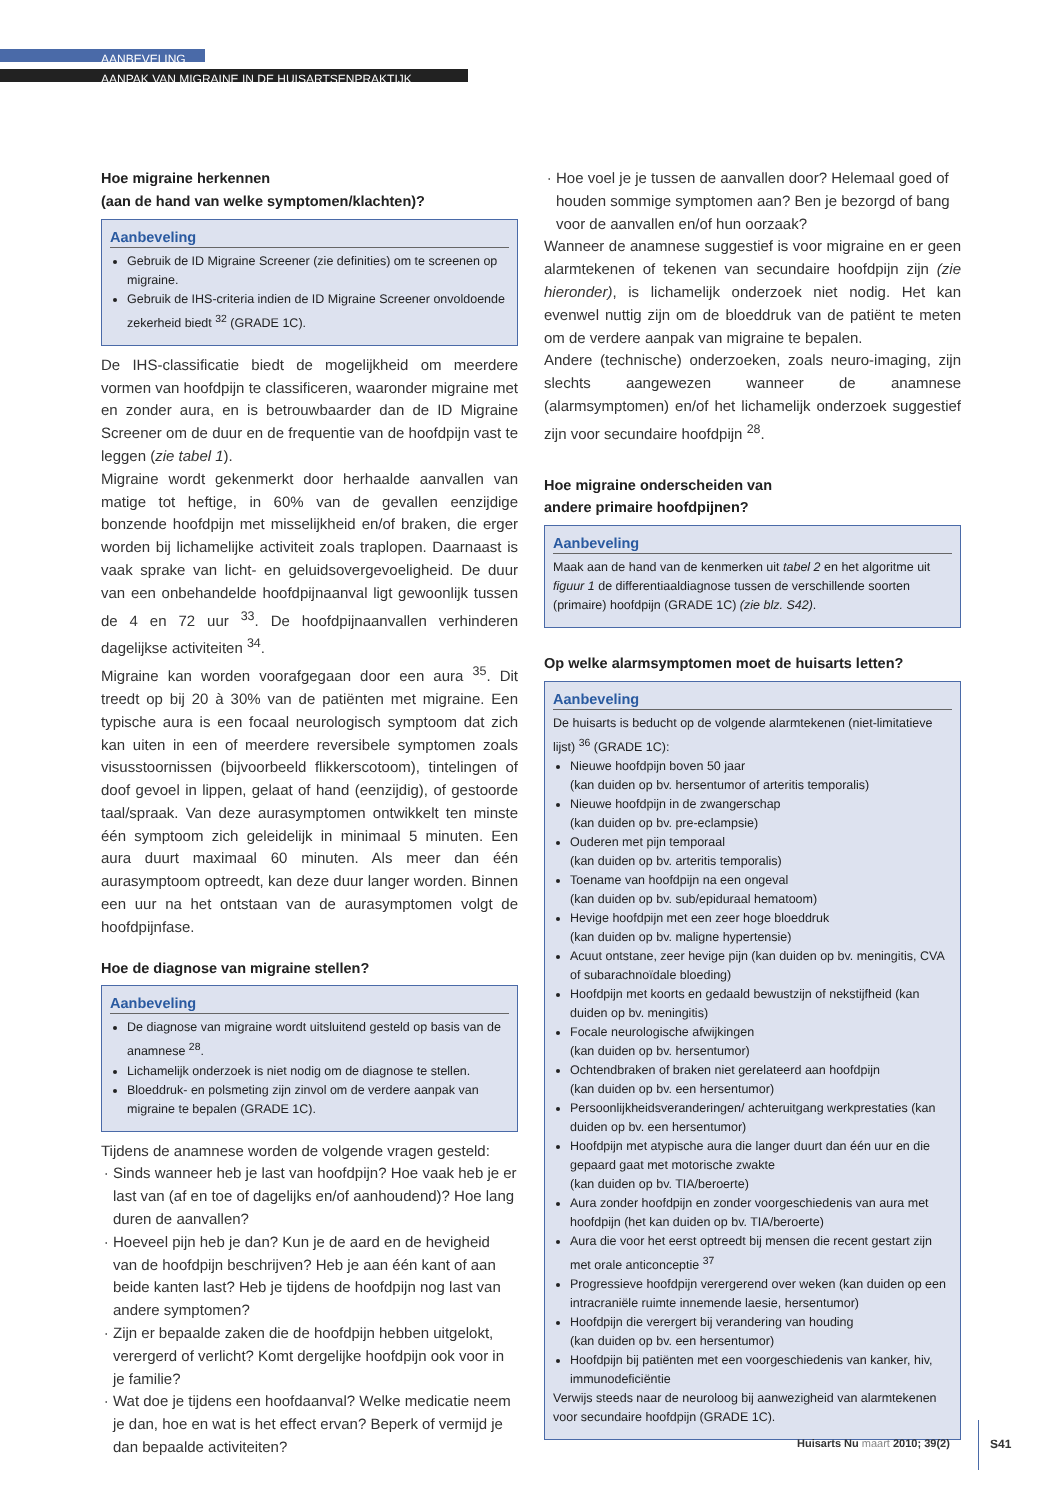AANBEVELING
AANPAK VAN MIGRAINE IN DE HUISARTSENPRAKTIJK
Hoe migraine herkennen
(aan de hand van welke symptomen/klachten)?
Aanbeveling
Gebruik de ID Migraine Screener (zie definities) om te screenen op migraine.
Gebruik de IHS-criteria indien de ID Migraine Screener onvoldoende zekerheid biedt <sup>32</sup> (GRADE 1C).
De IHS-classificatie biedt de mogelijkheid om meerdere vormen van hoofdpijn te classificeren, waaronder migraine met en zonder aura, en is betrouwbaarder dan de ID Migraine Screener om de duur en de frequentie van de hoofdpijn vast te leggen (zie tabel 1).
Migraine wordt gekenmerkt door herhaalde aanvallen van matige tot heftige, in 60% van de gevallen eenzijdige bonzende hoofdpijn met misselijkheid en/of braken, die erger worden bij lichamelijke activiteit zoals traplopen. Daarnaast is vaak sprake van licht- en geluidsovergevoeligheid. De duur van een onbehandelde hoofdpijnaanval ligt gewoonlijk tussen de 4 en 72 uur <sup>33</sup>. De hoofdpijnaanvallen verhinderen dagelijkse activiteiten <sup>34</sup>.
Migraine kan worden voorafgegaan door een aura <sup>35</sup>. Dit treedt op bij 20 à 30% van de patiënten met migraine. Een typische aura is een focaal neurologisch symptoom dat zich kan uiten in een of meerdere reversibele symptomen zoals visusstoornissen (bijvoorbeeld flikkerscotoom), tintelingen of doof gevoel in lippen, gelaat of hand (eenzijdig), of gestoorde taal/spraak. Van deze aurasymptomen ontwikkelt ten minste één symptoom zich geleidelijk in minimaal 5 minuten. Een aura duurt maximaal 60 minuten. Als meer dan één aurasymptoom optreedt, kan deze duur langer worden. Binnen een uur na het ontstaan van de aurasymptomen volgt de hoofdpijnfase.
Hoe de diagnose van migraine stellen?
Aanbeveling
De diagnose van migraine wordt uitsluitend gesteld op basis van de anamnese <sup>28</sup>.
Lichamelijk onderzoek is niet nodig om de diagnose te stellen.
Bloeddruk- en polsmeting zijn zinvol om de verdere aanpak van migraine te bepalen (GRADE 1C).
Tijdens de anamnese worden de volgende vragen gesteld:
Sinds wanneer heb je last van hoofdpijn? Hoe vaak heb je er last van (af en toe of dagelijks en/of aanhoudend)? Hoe lang duren de aanvallen?
Hoeveel pijn heb je dan? Kun je de aard en de hevigheid van de hoofdpijn beschrijven? Heb je aan één kant of aan beide kanten last? Heb je tijdens de hoofdpijn nog last van andere symptomen?
Zijn er bepaalde zaken die de hoofdpijn hebben uitgelokt, verergerd of verlicht? Komt dergelijke hoofdpijn ook voor in je familie?
Wat doe je tijdens een hoofdaanval? Welke medicatie neem je dan, hoe en wat is het effect ervan? Beperk of vermijd je dan bepaalde activiteiten?
Hoe voel je je tussen de aanvallen door? Helemaal goed of houden sommige symptomen aan? Ben je bezorgd of bang voor de aanvallen en/of hun oorzaak?
Wanneer de anamnese suggestief is voor migraine en er geen alarmtekenen of tekenen van secundaire hoofdpijn zijn (zie hieronder), is lichamelijk onderzoek niet nodig. Het kan evenwel nuttig zijn om de bloeddruk van de patiënt te meten om de verdere aanpak van migraine te bepalen.
Andere (technische) onderzoeken, zoals neuro-imaging, zijn slechts aangewezen wanneer de anamnese (alarmsymptomen) en/of het lichamelijk onderzoek suggestief zijn voor secundaire hoofdpijn <sup>28</sup>.
Hoe migraine onderscheiden van
andere primaire hoofdpijnen?
Aanbeveling
Maak aan de hand van de kenmerken uit tabel 2 en het algoritme uit figuur 1 de differentiaaldiagnose tussen de verschillende soorten (primaire) hoofdpijn (GRADE 1C) (zie blz. S42).
Op welke alarmsymptomen moet de huisarts letten?
Aanbeveling
De huisarts is beducht op de volgende alarmtekenen (niet-limitatieve lijst) <sup>36</sup> (GRADE 1C):
Nieuwe hoofdpijn boven 50 jaar
(kan duiden op bv. hersentumor of arteritis temporalis)
Nieuwe hoofdpijn in de zwangerschap
(kan duiden op bv. pre-eclampsie)
Ouderen met pijn temporaal
(kan duiden op bv. arteritis temporalis)
Toename van hoofdpijn na een ongeval
(kan duiden op bv. sub/epiduraal hematoom)
Hevige hoofdpijn met een zeer hoge bloeddruk
(kan duiden op bv. maligne hypertensie)
Acuut ontstane, zeer hevige pijn (kan duiden op bv. meningitis, CVA of subarachnoïdale bloeding)
Hoofdpijn met koorts en gedaald bewustzijn of nekstijfheid (kan duiden op bv. meningitis)
Focale neurologische afwijkingen
(kan duiden op bv. hersentumor)
Ochtendbraken of braken niet gerelateerd aan hoofdpijn
(kan duiden op bv. een hersentumor)
Persoonlijkheidsveranderingen/ achteruitgang werkprestaties (kan duiden op bv. een hersentumor)
Hoofdpijn met atypische aura die langer duurt dan één uur en die gepaard gaat met motorische zwakte
(kan duiden op bv. TIA/beroerte)
Aura zonder hoofdpijn en zonder voorgeschiedenis van aura met hoofdpijn (het kan duiden op bv. TIA/beroerte)
Aura die voor het eerst optreedt bij mensen die recent gestart zijn met orale anticonceptie <sup>37</sup>
Progressieve hoofdpijn verergerend over weken (kan duiden op een intracraniële ruimte innemende laesie, hersentumor)
Hoofdpijn die verergert bij verandering van houding
(kan duiden op bv. een hersentumor)
Hoofdpijn bij patiënten met een voorgeschiedenis van kanker, hiv, immunodeficiëntie
Verwijs steeds naar de neuroloog bij aanwezigheid van alarmtekenen voor secundaire hoofdpijn (GRADE 1C).
Huisarts Nu maart 2010; 39(2) S41